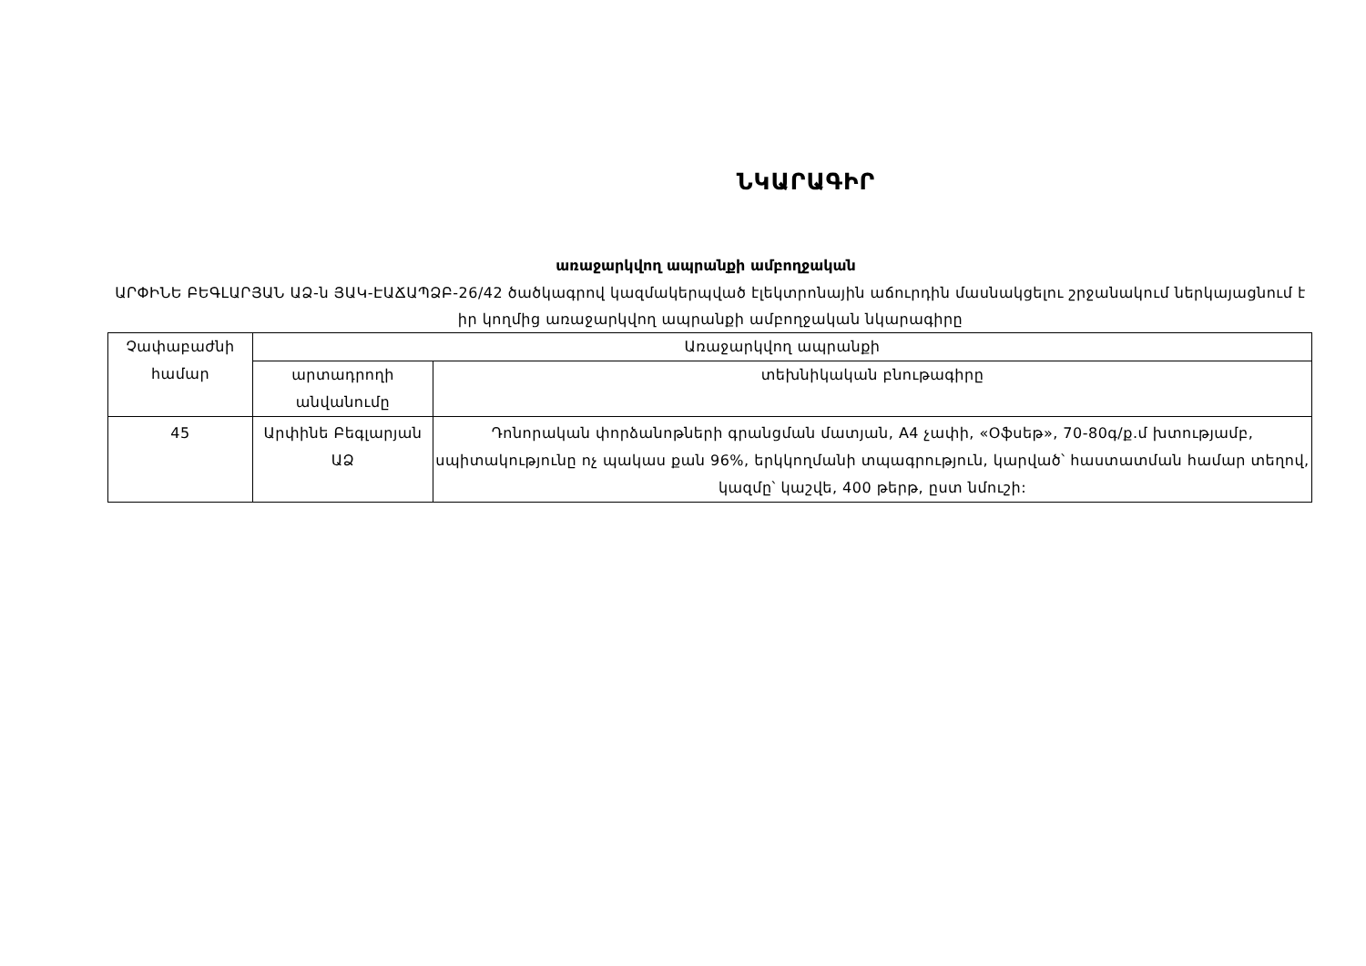ՆԿԱՐԱԳԻՐ
առաջարկվող ապրանքի ամբողջական
ԱՐՓԻՆԵ ԲԵԳԼԱՐՅԱՆ ԱՁ-ն ՅԱԿ-ԷԱՃԱՊՁԲ-26/42 ծածկագրով կազմակերպված էլեկտրոնային աճուրդին մասնակցելու շրջանակում ներկայացնում է իր կողմից առաջարկվող ապրանքի ամբողջական նկարագիրը
| Չափաբաժնի համար | Առաջարկվող ապրանքի | |
| --- | --- | --- |
| | արտադրողի անվանումը | տեխնիկական բնութագիրը |
| 45 | Արփինե Բեգլարյան ԱՁ | Դոնորական փորձանոթների գրանցման մատյան, A4 չափի, «Օֆսեթ», 70-80գ/ք.մ խտությամբ, սպիտակությունը ոչ պակաս քան 96%, երկկողմանի տպագրություն, կարված՝ հաստատման համար տեղով, կազմը՝ կաշվե, 400 թերթ, ըստ նմուշի: |